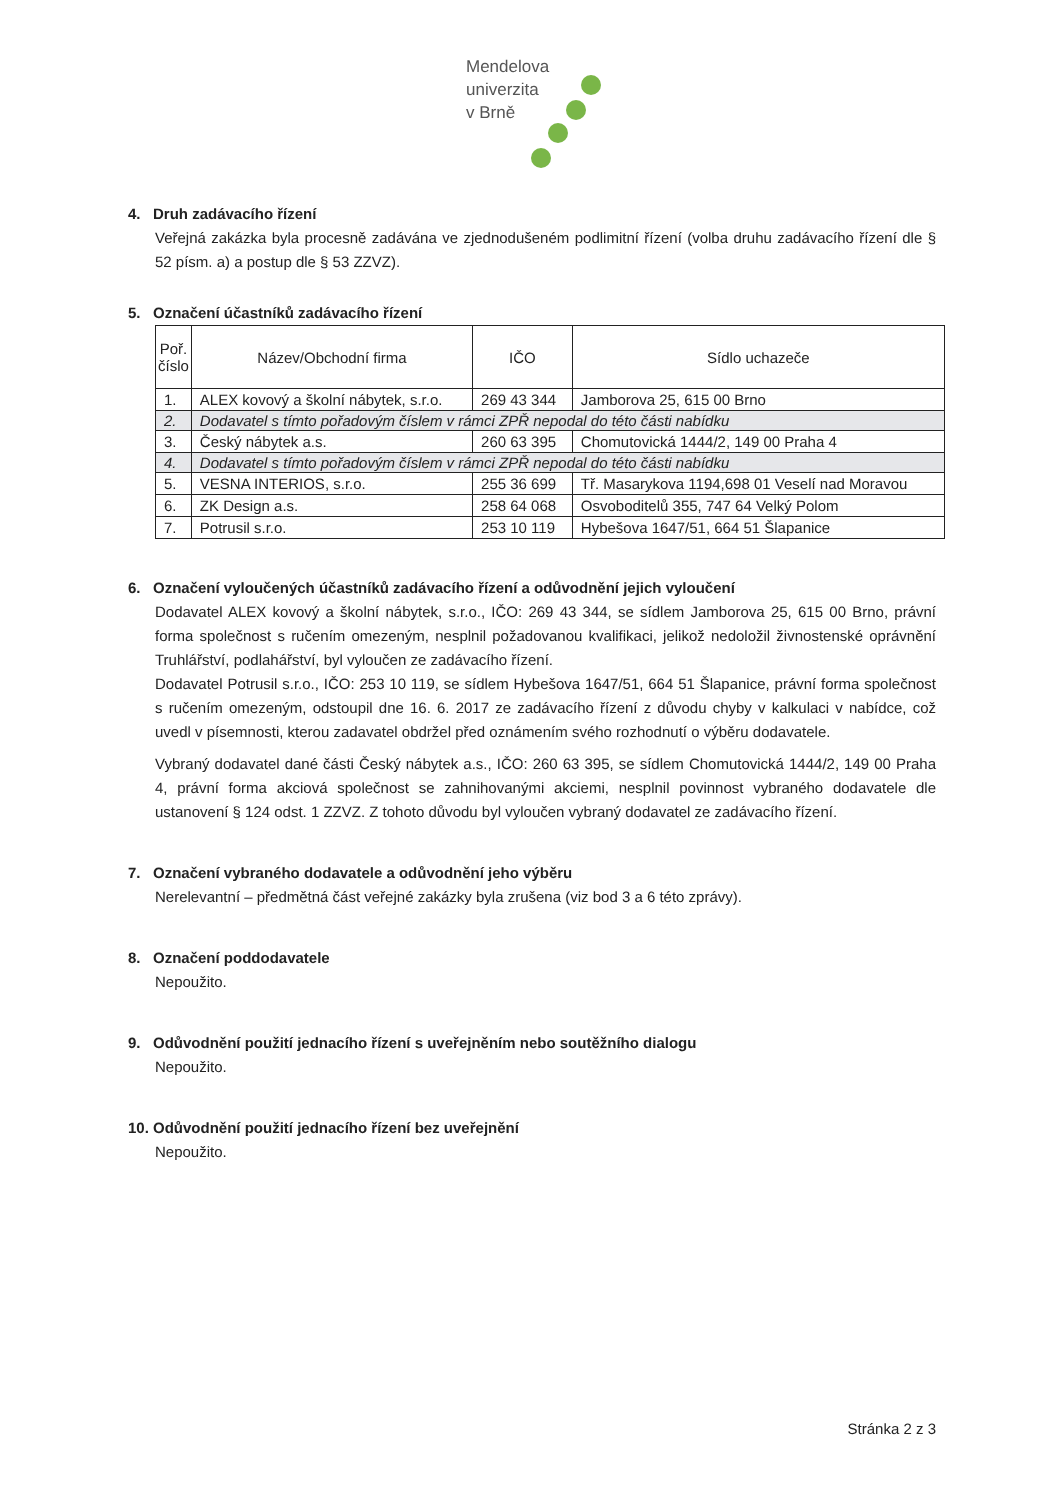Mendelova
univerzita
v Brně
4. Druh zadávacího řízení
Veřejná zakázka byla procesně zadávána ve zjednodušeném podlimitní řízení (volba druhu zadávacího řízení dle § 52 písm. a) a postup dle § 53 ZZVZ).
5. Označení účastníků zadávacího řízení
| Poř. číslo | Název/Obchodní firma | IČO | Sídlo uchazeče |
| --- | --- | --- | --- |
| 1. | ALEX kovový a školní nábytek, s.r.o. | 269 43 344 | Jamborova 25, 615 00 Brno |
| 2. | Dodavatel s tímto pořadovým číslem v rámci ZPŘ nepodal do této části nabídku | | |
| 3. | Český nábytek a.s. | 260 63 395 | Chomutovická 1444/2, 149 00 Praha 4 |
| 4. | Dodavatel s tímto pořadovým číslem v rámci ZPŘ nepodal do této části nabídku | | |
| 5. | VESNA INTERIOS, s.r.o. | 255 36 699 | Tř. Masarykova 1194,698 01 Veselí nad Moravou |
| 6. | ZK Design a.s. | 258 64 068 | Osvoboditelů 355, 747 64 Velký Polom |
| 7. | Potrusil s.r.o. | 253 10 119 | Hybešova 1647/51, 664 51 Šlapanice |
6. Označení vyloučených účastníků zadávacího řízení a odůvodnění jejich vyloučení
Dodavatel ALEX kovový a školní nábytek, s.r.o., IČO: 269 43 344, se sídlem Jamborova 25, 615 00 Brno, právní forma společnost s ručením omezeným, nesplnil požadovanou kvalifikaci, jelikož nedoložil živnostenské oprávnění Truhlářství, podlahářství, byl vyloučen ze zadávacího řízení.
Dodavatel Potrusil s.r.o., IČO: 253 10 119, se sídlem Hybešova 1647/51, 664 51 Šlapanice, právní forma společnost s ručením omezeným, odstoupil dne 16. 6. 2017 ze zadávacího řízení z důvodu chyby v kalkulaci v nabídce, což uvedl v písemnosti, kterou zadavatel obdržel před oznámením svého rozhodnutí o výběru dodavatele.
Vybraný dodavatel dané části Český nábytek a.s., IČO: 260 63 395, se sídlem Chomutovická 1444/2, 149 00 Praha 4, právní forma akciová společnost se zahnihovanými akciemi, nesplnil povinnost vybraného dodavatele dle ustanovení § 124 odst. 1 ZZVZ. Z tohoto důvodu byl vyloučen vybraný dodavatel ze zadávacího řízení.
7. Označení vybraného dodavatele a odůvodnění jeho výběru
Nerelevantní – předmětná část veřejné zakázky byla zrušena (viz bod 3 a 6 této zprávy).
8. Označení poddodavatele
Nepoužito.
9. Odůvodnění použití jednacího řízení s uveřejněním nebo soutěžního dialogu
Nepoužito.
10. Odůvodnění použití jednacího řízení bez uveřejnění
Nepoužito.
Stránka 2 z 3